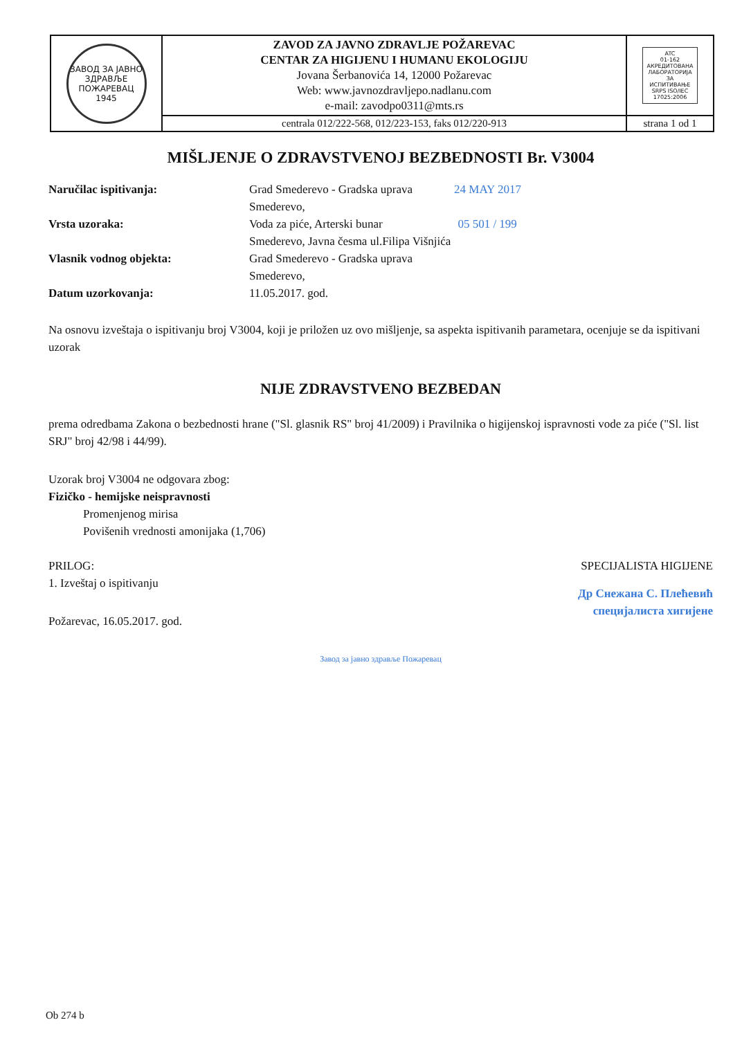| ЗАВОД ЗА ЈАВНО ЗДРАВЉЕ ПОЖАРЕВАЦ 1945 | ZAVOD ZA JAVNO ZDRAVLJE POŽAREVAC CENTAR ZA HIGIJENU I HUMANU EKOLOGIJU Jovana Šerbanovića 14, 12000 Požarevac Web: www.javnozdravljepo.nadlanu.com e-mail: zavodpo0311@mts.rs | ATC 01-162 АКРЕДИТОВАНА ЛАБОРАТОРИЈА ЗА ИСПИТИВАЊЕ SRPS ISO/IEC 17025:2006 |
| | centrala 012/222-568, 012/223-153, faks 012/220-913 | strana 1 od 1 |
MIŠLJENJE O ZDRAVSTVENOJ BEZBEDNOSTI Br. V3004
Naručilac ispitivanja: Grad Smederevo - Gradska uprava
Smederevo,
24 MAY 2017
Vrsta uzoraka: Voda za piće, Arterski bunar
Smederevo, Javna česma ul.Filipa Višnjića
05 501 / 199
Vlasnik vodnog objekta: Grad Smederevo - Gradska uprava
Smederevo,
Datum uzorkovanja: 11.05.2017. god.
Na osnovu izveštaja o ispitivanju broj V3004, koji je priložen uz ovo mišljenje, sa aspekta ispitivanih parametara, ocenjuje se da ispitivani uzorak
NIJE ZDRAVSTVENO BEZBEDAN
prema odredbama Zakona o bezbednosti hrane ("Sl. glasnik RS" broj 41/2009) i Pravilnika o higijenskoj ispravnosti vode za piće ("Sl. list SRJ" broj 42/98 i 44/99).
Uzorak broj V3004 ne odgovara zbog:
Fizičko - hemijske neispravnosti
Promenjenog mirisa
Povišenih vrednosti amonijaka (1,706)
PRILOG:
1. Izveštaj o ispitivanju
Požarevac, 16.05.2017. god.
SPECIJALISTA HIGIJENE
Др Снежана С. Плећевић
специјалиста хигијене
Завод за јавно здравље Пожаревац
Ob 274 b